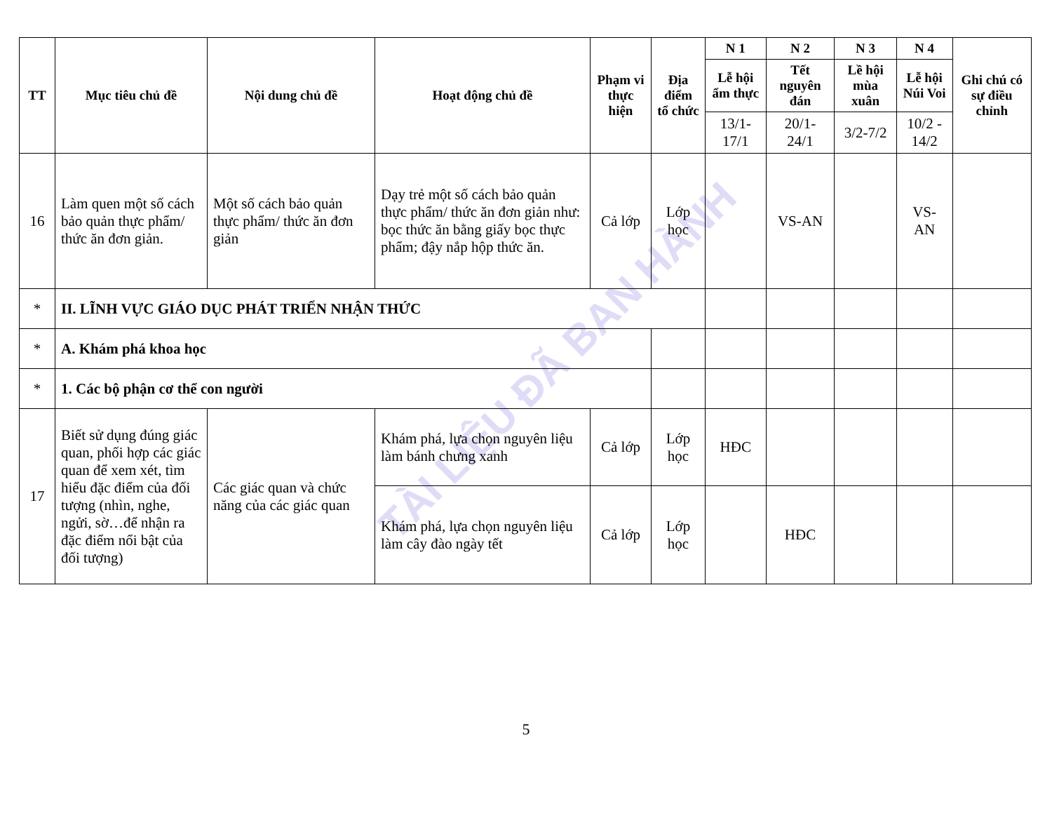TÀI LIỆU ĐÃ BAN HÀNH
| TT | Mục tiêu chủ đề | Nội dung chủ đề | Hoạt động chủ đề | Phạm vi thực hiện | Địa điểm tổ chức | N 1 | N 2 | N 3 | N 4 | Ghi chú có sự điều chỉnh |
| --- | --- | --- | --- | --- | --- | --- | --- | --- | --- | --- |
| | | | | | | Lễ hội ẩm thực | Tết nguyên đán | Lề hội mùa xuân | Lễ hội Núi Voi | |
| | | | | | | 13/1-17/1 | 20/1-24/1 | 3/2-7/2 | 10/2 - 14/2 | |
| 16 | Làm quen một số cách bảo quản thực phẩm/ thức ăn đơn giản. | Một số cách bảo quản thực phẩm/ thức ăn đơn giản | Dạy trẻ một số cách bảo quản thực phẩm/ thức ăn đơn giản như: bọc thức ăn bằng giấy bọc thực phẩm; đậy nắp hộp thức ăn. | Cả lớp | Lớp học | | VS-AN | | VS-AN | |
| * | II. LĨNH VỰC GIÁO DỤC PHÁT TRIỂN NHẬN THỨC | | | | | | | | | |
| * | A. Khám phá khoa học | | | | | | | | | |
| * | 1. Các bộ phận cơ thể con người | | | | | | | | | |
| 17 | Biết sử dụng đúng giác quan, phối hợp các giác quan để xem xét, tìm hiểu đặc điểm của đối tượng (nhìn, nghe, ngửi, sờ…để nhận ra đặc điểm nổi bật của đối tượng) | Các giác quan và chức năng của các giác quan | Khám phá, lựa chọn nguyên liệu làm bánh chưng xanh | Cả lớp | Lớp học | HĐC | | | | |
| | | | Khám phá, lựa chọn nguyên liệu làm cây đào ngày tết | Cả lớp | Lớp học | | HĐC | | | |
5